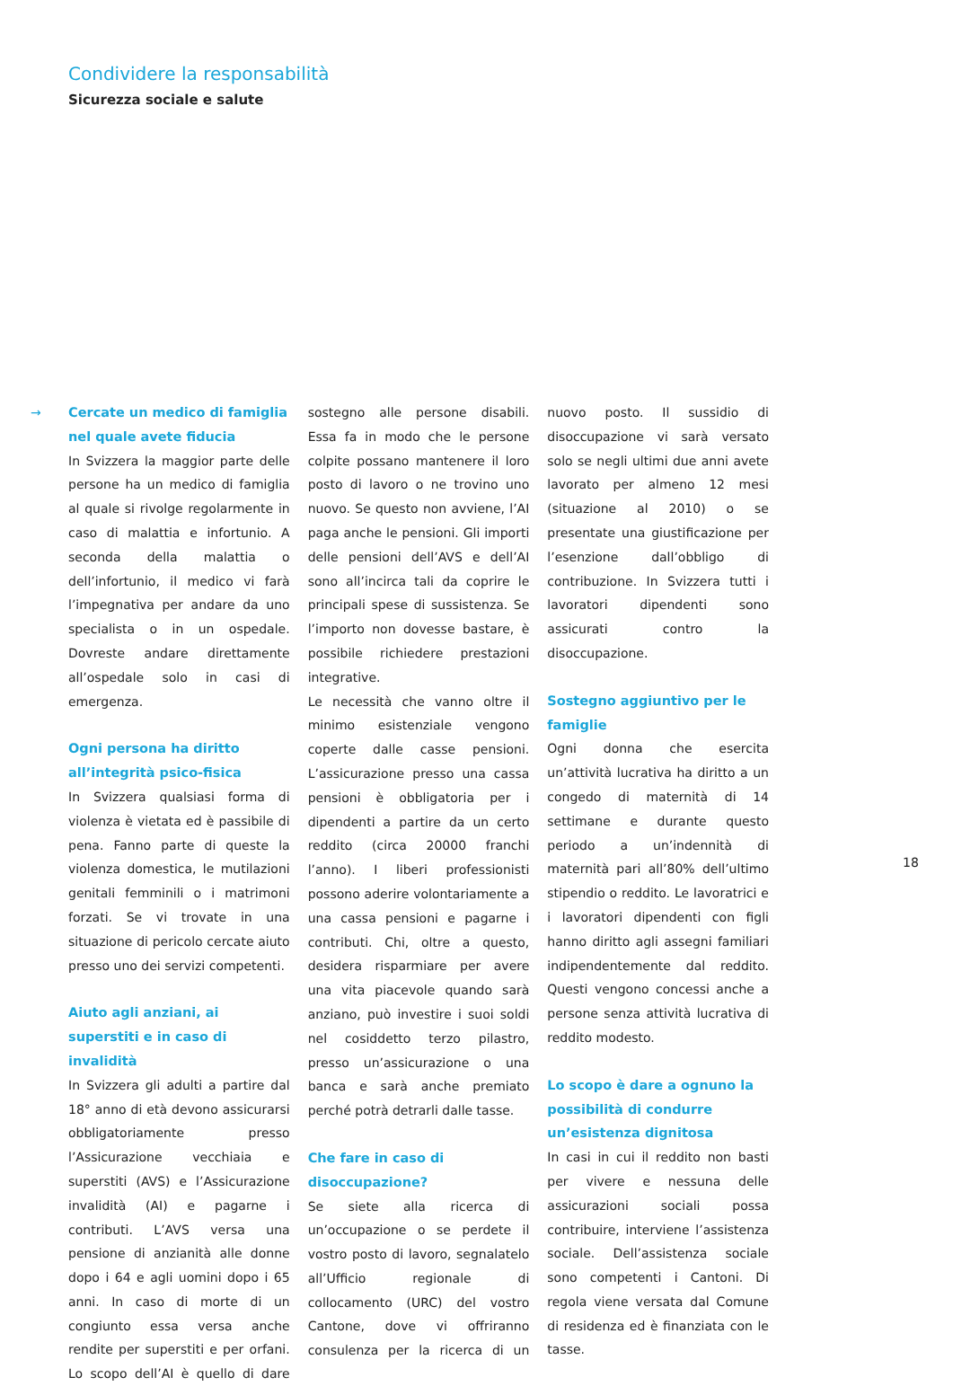Condividere la responsabilità
Sicurezza sociale e salute
→
Cercate un medico di famiglia nel quale avete fiducia
In Svizzera la maggior parte delle persone ha un medico di famiglia al quale si rivolge regolarmente in caso di malattia e infortunio. A seconda della malattia o dell’infortunio, il medico vi farà l’impegnativa per andare da uno specialista o in un ospedale. Dovreste andare direttamente all’ospedale solo in casi di emergenza.
Ogni persona ha diritto all’integrità psico-fisica
In Svizzera qualsiasi forma di violenza è vietata ed è passibile di pena. Fanno parte di queste la violenza domestica, le mutilazioni genitali femminili o i matrimoni forzati. Se vi trovate in una situazione di pericolo cercate aiuto presso uno dei servizi competenti.
Aiuto agli anziani, ai superstiti e in caso di invalidità
In Svizzera gli adulti a partire dal 18° anno di età devono assicurarsi obbligatoriamente presso l’Assicurazione vecchiaia e superstiti (AVS) e l’Assicurazione invalidità (AI) e pagarne i contributi. L’AVS versa una pensione di anzianità alle donne dopo i 64 e agli uomini dopo i 65 anni. In caso di morte di un congiunto essa versa anche rendite per superstiti e per orfani. Lo scopo dell’AI è quello di dare sostegno alle persone disabili. Essa fa in modo che le persone colpite possano mantenere il loro posto di lavoro o ne trovino uno nuovo. Se questo non avviene, l’AI paga anche le pensioni. Gli importi delle pensioni dell’AVS e dell’AI sono all’incirca tali da coprire le principali spese di sussistenza. Se l’importo non dovesse bastare, è possibile richiedere prestazioni integrative.
Le necessità che vanno oltre il minimo esistenziale vengono coperte dalle casse pensioni. L’assicurazione presso una cassa pensioni è obbligatoria per i dipendenti a partire da un certo reddito (circa 20000 franchi l’anno). I liberi professionisti possono aderire volontariamente a una cassa pensioni e pagarne i contributi. Chi, oltre a questo, desidera risparmiare per avere una vita piacevole quando sarà anziano, può investire i suoi soldi nel cosiddetto terzo pilastro, presso un’assicurazione o una banca e sarà anche premiato perché potrà detrarli dalle tasse.
Che fare in caso di disoccupazione?
Se siete alla ricerca di un’occupazione o se perdete il vostro posto di lavoro, segnalatelo all’Ufficio regionale di collocamento (URC) del vostro Cantone, dove vi offriranno consulenza per la ricerca di un nuovo posto. Il sussidio di disoccupazione vi sarà versato solo se negli ultimi due anni avete lavorato per almeno 12 mesi (situazione al 2010) o se presentate una giustificazione per l’esenzione dall’obbligo di contribuzione. In Svizzera tutti i lavoratori dipendenti sono assicurati contro la disoccupazione.
Sostegno aggiuntivo per le famiglie
Ogni donna che esercita un’attività lucrativa ha diritto a un congedo di maternità di 14 settimane e durante questo periodo a un’indennità di maternità pari all’80% dell’ultimo stipendio o reddito. Le lavoratrici e i lavoratori dipendenti con figli hanno diritto agli assegni familiari indipendentemente dal reddito. Questi vengono concessi anche a persone senza attività lucrativa di reddito modesto.
Lo scopo è dare a ognuno la possibilità di condurre un’esistenza dignitosa
In casi in cui il reddito non basti per vivere e nessuna delle assicurazioni sociali possa contribuire, interviene l’assistenza sociale. Dell’assistenza sociale sono competenti i Cantoni. Di regola viene versata dal Comune di residenza ed è finanziata con le tasse.
18